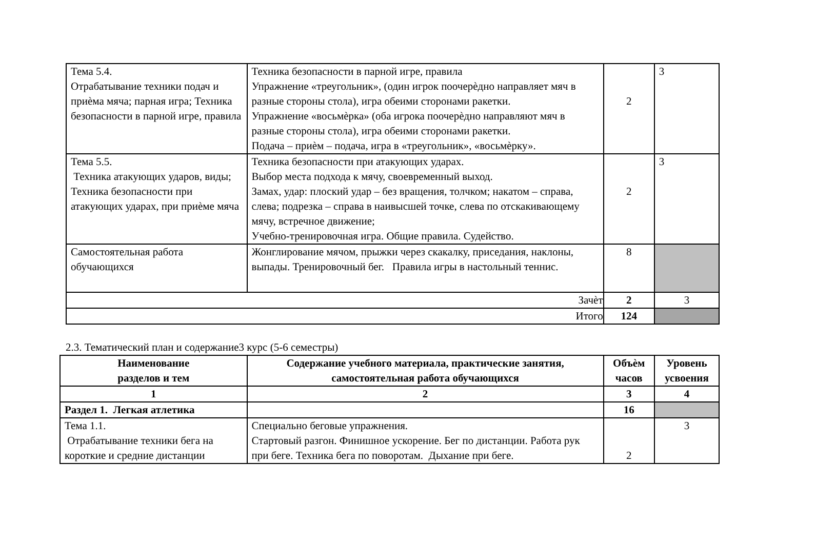| Тема 5.4. Отрабатывание техники подач и приѐма мяча; парная игра; Техника безопасности в парной игре, правила | Техника безопасности в парной игре, правила Упражнение «треугольник», (один игрок поочерѐдно направляет мяч в разные стороны стола), игра обеими сторонами ракетки. Упражнение «восьмѐрка» (оба игрока поочерѐдно направляют мяч в разные стороны стола), игра обеими сторонами ракетки. Подача – приѐм – подача, игра в «треугольник», «восьмѐрку». | 2 | 3 |
| Тема 5.5. Техника атакующих ударов, виды; Техника безопасности при атакующих ударах, при приѐме мяча | Техника безопасности при атакующих ударах. Выбор места подхода к мячу, своевременный выход. Замах, удар: плоский удар – без вращения, толчком; накатом – справа, слева; подрезка – справа в наивысшей точке, слева по отскакивающему мячу, встречное движение; Учебно-тренировочная игра. Общие правила. Судейство. | 2 | 3 |
| Самостоятельная работа обучающихся | Жонглирование мячом, прыжки через скакалку, приседания, наклоны, выпады. Тренировочный бег. Правила игры в настольный теннис. | 8 | |
| Зачѐт | | 2 | 3 |
| Итого | | 124 | |
2.3. Тематический план и содержание3 курс (5-6 семестры)
| Наименование разделов и тем | Содержание учебного материала, практические занятия, самостоятельная работа обучающихся | Объѐм часов | Уровень усвоения |
| --- | --- | --- | --- |
| 1 | 2 | 3 | 4 |
| Раздел 1. Легкая атлетика | | 16 | |
| Тема 1.1. Отрабатывание техники бега на короткие и средние дистанции | Специально беговые упражнения. Стартовый разгон. Финишное ускорение. Бег по дистанции. Работа рук при беге. Техника бега по поворотам. Дыхание при беге. | 2 | 3 |